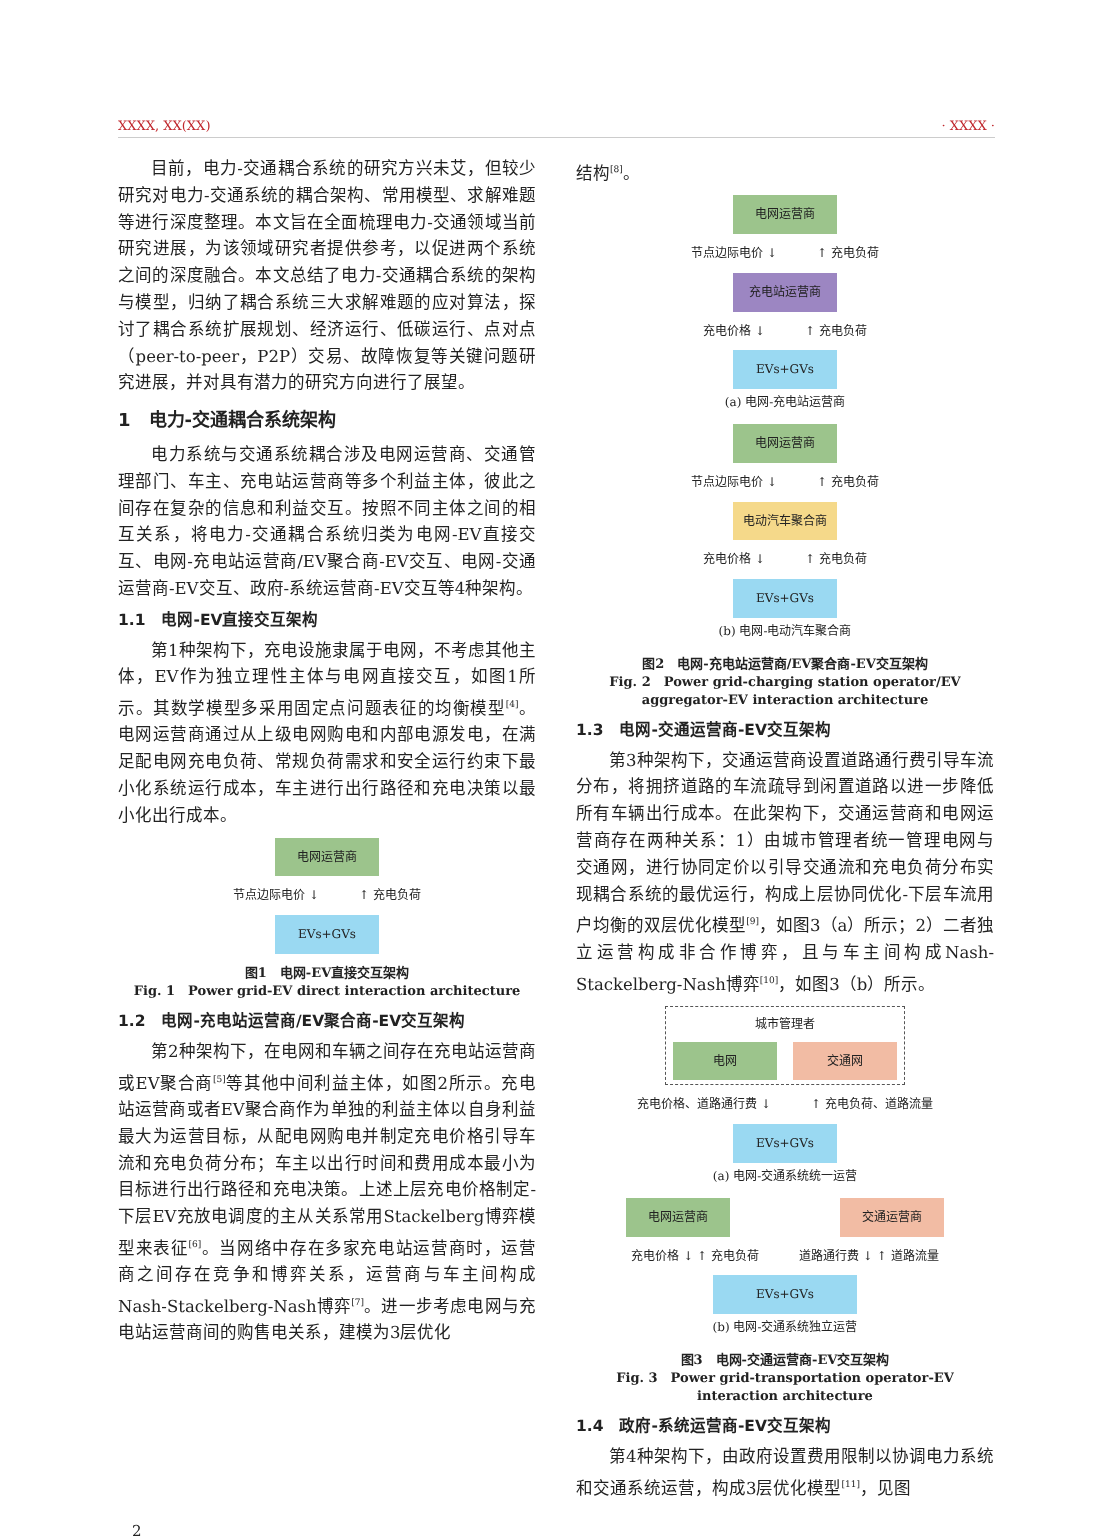XXXX, XX(XX) · XXXX ·
目前，电力-交通耦合系统的研究方兴未艾，但较少研究对电力-交通系统的耦合架构、常用模型、求解难题等进行深度整理。本文旨在全面梳理电力-交通领域当前研究进展，为该领域研究者提供参考，以促进两个系统之间的深度融合。本文总结了电力-交通耦合系统的架构与模型，归纳了耦合系统三大求解难题的应对算法，探讨了耦合系统扩展规划、经济运行、低碳运行、点对点（peer-to-peer，P2P）交易、故障恢复等关键问题研究进展，并对具有潜力的研究方向进行了展望。
1　电力-交通耦合系统架构
电力系统与交通系统耦合涉及电网运营商、交通管理部门、车主、充电站运营商等多个利益主体，彼此之间存在复杂的信息和利益交互。按照不同主体之间的相互关系，将电力-交通耦合系统归类为电网-EV直接交互、电网-充电站运营商/EV聚合商-EV交互、电网-交通运营商-EV交互、政府-系统运营商-EV交互等4种架构。
1.1　电网-EV直接交互架构
第1种架构下，充电设施隶属于电网，不考虑其他主体，EV作为独立理性主体与电网直接交互，如图1所示。其数学模型多采用固定点问题表征的均衡模型<sup>[4]</sup>。电网运营商通过从上级电网购电和内部电源发电，在满足配电网充电负荷、常规负荷需求和安全运行约束下最小化系统运行成本，车主进行出行路径和充电决策以最小化出行成本。
电网运营商
节点边际电价 ↓ ↑ 充电负荷
EVs+GVs
图1　电网-EV直接交互架构
Fig. 1　Power grid-EV direct interaction architecture
1.2　电网-充电站运营商/EV聚合商-EV交互架构
第2种架构下，在电网和车辆之间存在充电站运营商或EV聚合商<sup>[5]</sup>等其他中间利益主体，如图2所示。充电站运营商或者EV聚合商作为单独的利益主体以自身利益最大为运营目标，从配电网购电并制定充电价格引导车流和充电负荷分布；车主以出行时间和费用成本最小为目标进行出行路径和充电决策。上述上层充电价格制定-下层EV充放电调度的主从关系常用Stackelberg博弈模型来表征<sup>[6]</sup>。当网络中存在多家充电站运营商时，运营商之间存在竞争和博弈关系，运营商与车主间构成Nash-Stackelberg-Nash博弈<sup>[7]</sup>。进一步考虑电网与充电站运营商间的购售电关系，建模为3层优化
结构<sup>[8]</sup>。
电网运营商
节点边际电价 ↓ ↑ 充电负荷
充电站运营商
充电价格 ↓ ↑ 充电负荷
EVs+GVs
(a) 电网-充电站运营商
电网运营商
节点边际电价 ↓ ↑ 充电负荷
电动汽车聚合商
充电价格 ↓ ↑ 充电负荷
EVs+GVs
(b) 电网-电动汽车聚合商
图2　电网-充电站运营商/EV聚合商-EV交互架构
Fig. 2　Power grid-charging station operator/EV aggregator-EV interaction architecture
1.3　电网-交通运营商-EV交互架构
第3种架构下，交通运营商设置道路通行费引导车流分布，将拥挤道路的车流疏导到闲置道路以进一步降低所有车辆出行成本。在此架构下，交通运营商和电网运营商存在两种关系：1）由城市管理者统一管理电网与交通网，进行协同定价以引导交通流和充电负荷分布实现耦合系统的最优运行，构成上层协同优化-下层车流用户均衡的双层优化模型<sup>[9]</sup>，如图3（a）所示；2）二者独立运营构成非合作博弈，且与车主间构成Nash-Stackelberg-Nash博弈<sup>[10]</sup>，如图3（b）所示。
城市管理者
电网 交通网
充电价格、道路通行费 ↓ ↑ 充电负荷、道路流量
EVs+GVs
(a) 电网-交通系统统一运营
电网运营商 交通运营商
充电价格 ↓ ↑ 充电负荷 道路通行费 ↓ ↑ 道路流量
EVs+GVs
(b) 电网-交通系统独立运营
图3　电网-交通运营商-EV交互架构
Fig. 3　Power grid-transportation operator-EV interaction architecture
1.4　政府-系统运营商-EV交互架构
第4种架构下，由政府设置费用限制以协调电力系统和交通系统运营，构成3层优化模型<sup>[11]</sup>，见图
2